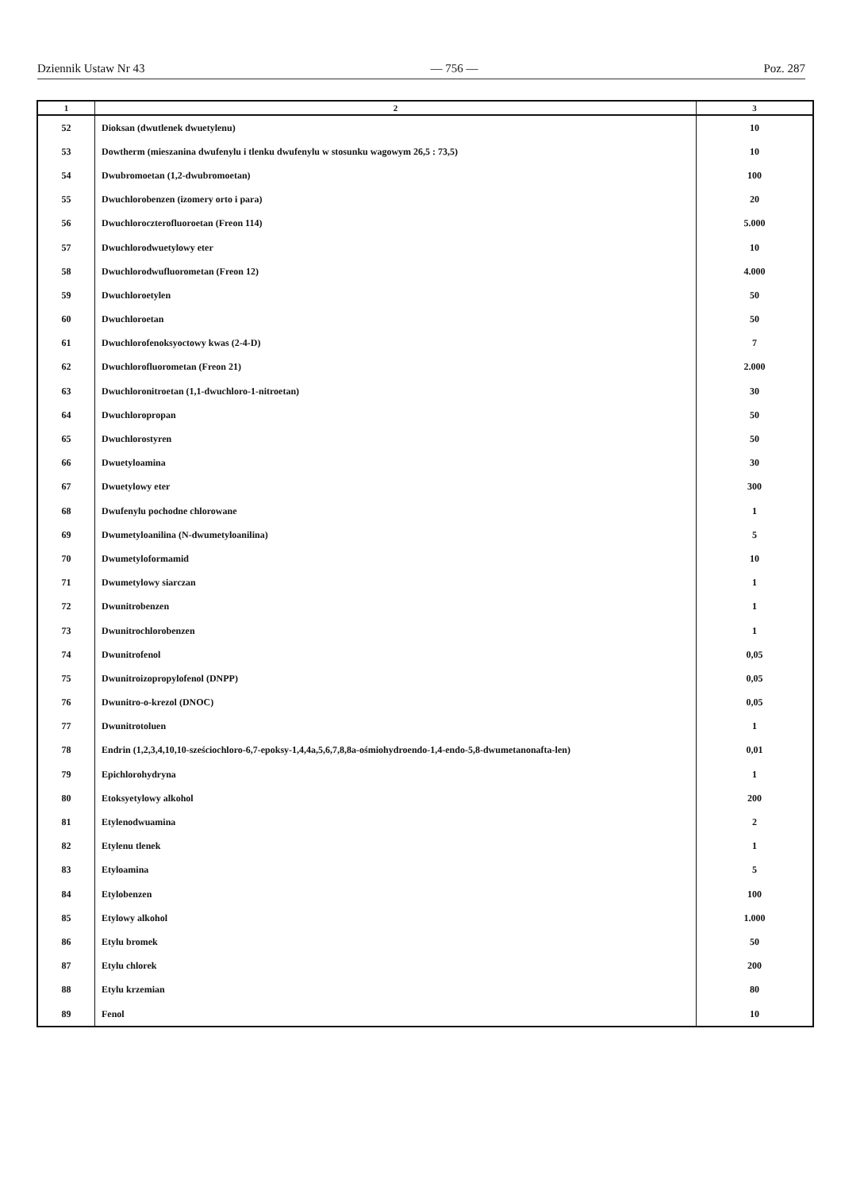Dziennik Ustaw Nr 43 — 756 — Poz. 287
| 1 | 2 | 3 |
| --- | --- | --- |
| 52 | Dioksan (dwutlenek dwuetylenu) | 10 |
| 53 | Dowtherm (mieszanina dwufenylu i tlenku dwufenylu w stosunku wagowym 26,5 : 73,5) | 10 |
| 54 | Dwubromoetan (1,2-dwubromoetan) | 100 |
| 55 | Dwuchlorobenzen (izomery orto i para) | 20 |
| 56 | Dwuchloroczterofluoroetan (Freon 114) | 5.000 |
| 57 | Dwuchlorodwuetylowy eter | 10 |
| 58 | Dwuchlorodwufluorometan (Freon 12) | 4.000 |
| 59 | Dwuchloroetylen | 50 |
| 60 | Dwuchloroetan | 50 |
| 61 | Dwuchlorofenoksyoctowy kwas (2-4-D) | 7 |
| 62 | Dwuchlorofluorometan (Freon 21) | 2.000 |
| 63 | Dwuchloronitroetan (1,1-dwuchloro-1-nitroetan) | 30 |
| 64 | Dwuchloropropan | 50 |
| 65 | Dwuchlorostyren | 50 |
| 66 | Dwuetyloamina | 30 |
| 67 | Dwuetylowy eter | 300 |
| 68 | Dwufenylu pochodne chlorowane | 1 |
| 69 | Dwumetyloanilina (N-dwumetyloanilina) | 5 |
| 70 | Dwumetyloformamid | 10 |
| 71 | Dwumetylowy siarczan | 1 |
| 72 | Dwunitrobenzen | 1 |
| 73 | Dwunitrochlorobenzen | 1 |
| 74 | Dwunitrofenol | 0,05 |
| 75 | Dwunitroizopropylofenol (DNPP) | 0,05 |
| 76 | Dwunitro-o-krezol (DNOC) | 0,05 |
| 77 | Dwunitrotoluen | 1 |
| 78 | Endrin (1,2,3,4,10,10-sześciochloro-6,7-epoksy-1,4,4a,5,6,7,8,8a-ośmiohydroendo-1,4-endo-5,8-dwumetanonafta-len) | 0,01 |
| 79 | Epichlorohydryna | 1 |
| 80 | Etoksyetylowy alkohol | 200 |
| 81 | Etylenodwuamina | 2 |
| 82 | Etylenu tlenek | 1 |
| 83 | Etyloamina | 5 |
| 84 | Etylobenzen | 100 |
| 85 | Etylowy alkohol | 1.000 |
| 86 | Etylu bromek | 50 |
| 87 | Etylu chlorek | 200 |
| 88 | Etylu krzemian | 80 |
| 89 | Fenol | 10 |